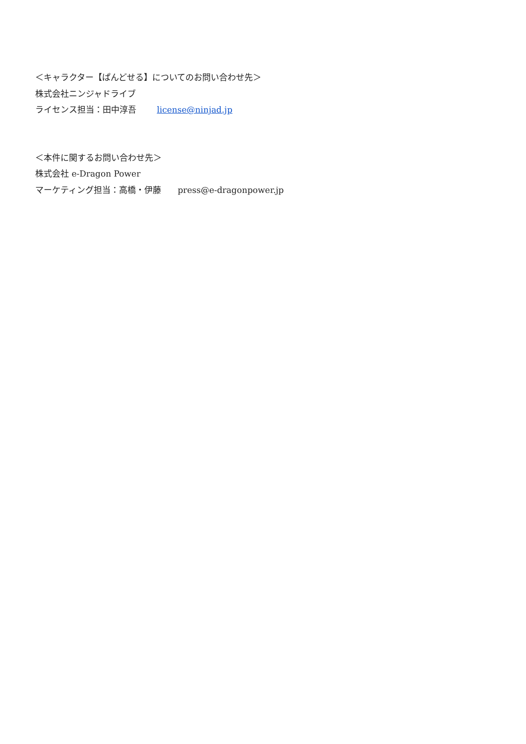＜キャラクター【ぱんどせる】についてのお問い合わせ先＞
株式会社ニンジャドライブ
ライセンス担当：田中淳吾 license@ninjad.jp
＜本件に関するお問い合わせ先＞
株式会社 e-Dragon Power
マーケティング担当：高橋・伊藤 press@e-dragonpower.jp